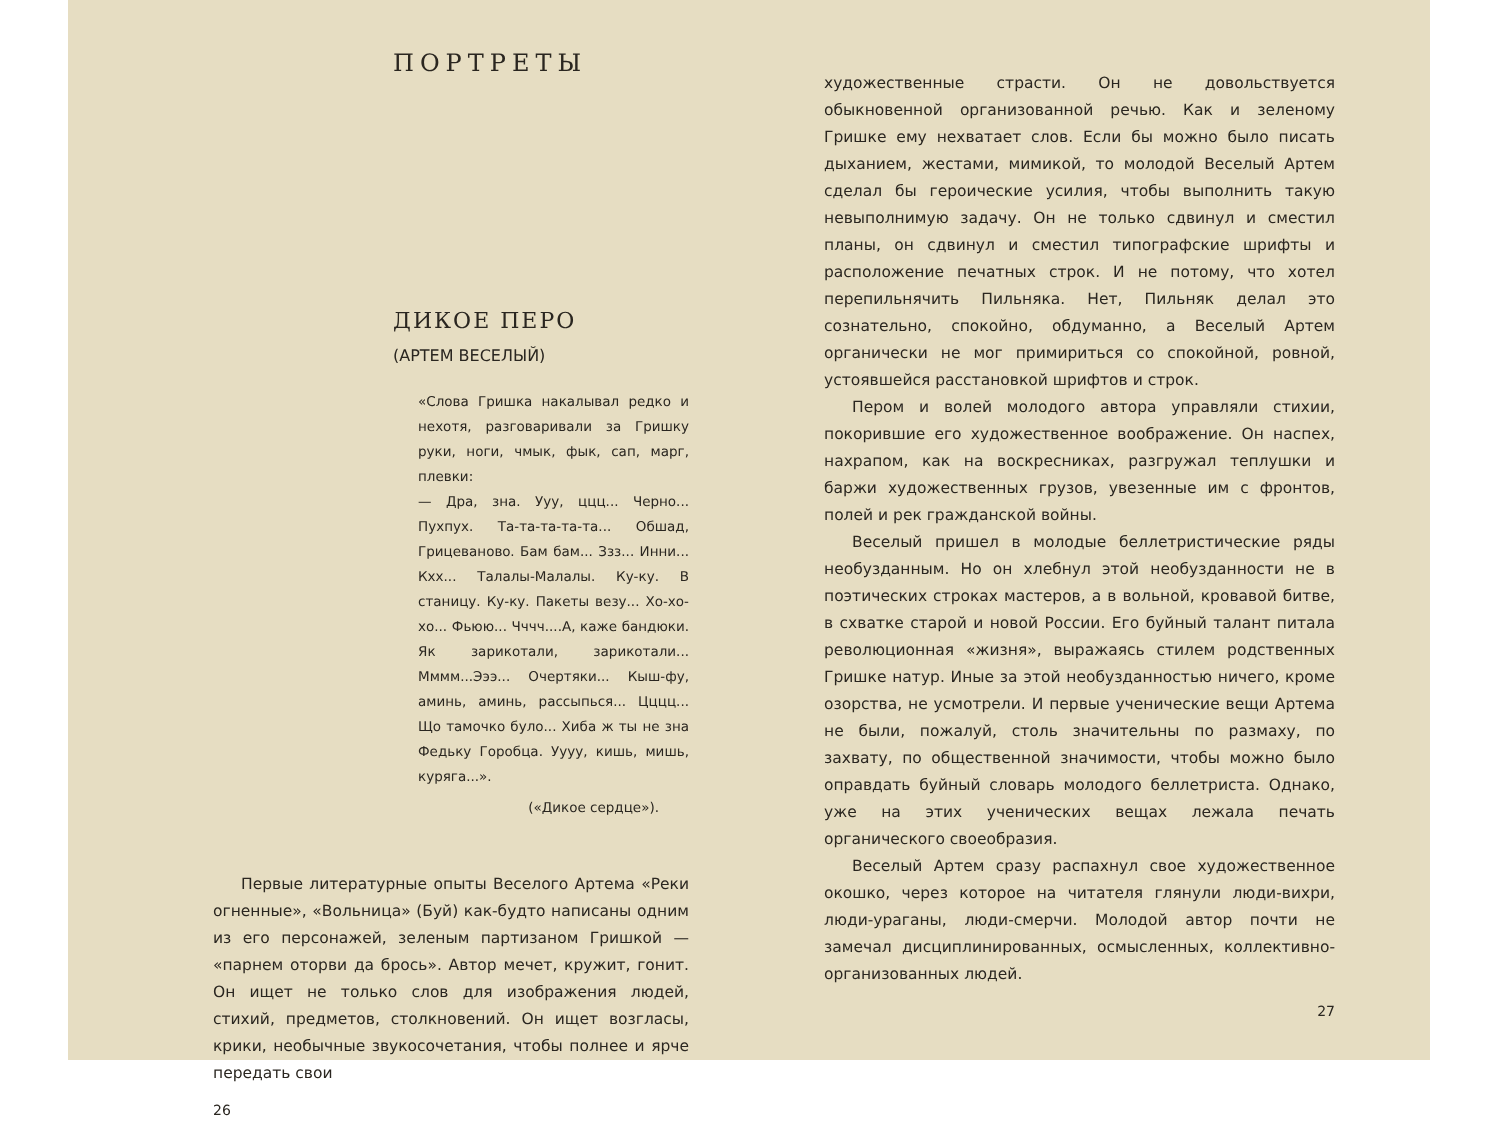ПОРТРЕТЫ
ДИКОЕ ПЕРО
(АРТЕМ ВЕСЕЛЫЙ)
«Слова Гришка накалывал редко и нехотя, разговаривали за Гришку руки, ноги, чмык, фык, сап, марг, плевки:
— Дра, зна. Ууу, ццц... Черно... Пухпух. Та-та-та-та-та... Обшад, Грицевановo. Бам бам... Ззз... Инни... Кхх... Талалы-Малалы. Ку-ку. В станицу. Ку-ку. Пакеты везу... Хо-хо-хо... Фьюю... Чччч....А, каже бандюки. Як зарикотали, зарикотали... Мммм...Эээ... Очертяки... Кыш-фу, аминь, аминь, рассыпься... Цццц... Що тамочко було... Хиба ж ты не зна Федьку Горобца. Уууу, кишь, мишь, куряга...».
(«Дикое сердце»).
Первые литературные опыты Веселого Артема «Реки огненные», «Вольница» (Буй) как-будто написаны одним из его персонажей, зеленым партизаном Гришкой — «парнем оторви да брось». Автор мечет, кружит, гонит. Он ищет не только слов для изображения людей, стихий, предметов, столкновений. Он ищет возгласы, крики, необычные звукосочетания, чтобы полнее и ярче передать свои
26
художественные страсти. Он не довольствуется обыкновенной организованной речью. Как и зеленому Гришке ему нехватает слов. Если бы можно было писать дыханием, жестами, мимикой, то молодой Веселый Артем сделал бы героические усилия, чтобы выполнить такую невыполнимую задачу. Он не только сдвинул и сместил планы, он сдвинул и сместил типографские шрифты и расположение печатных строк. И не потому, что хотел перепильнячить Пильняка. Нет, Пильняк делал это сознательно, спокойно, обдуманно, а Веселый Артем органически не мог примириться со спокойной, ровной, устоявшейся расстановкой шрифтов и строк.
Пером и волей молодого автора управляли стихии, покорившие его художественное воображение. Он наспех, нахрапом, как на воскресниках, разгружал теплушки и баржи художественных грузов, увезенные им с фронтов, полей и рек гражданской войны.
Веселый пришел в молодые беллетристические ряды необузданным. Но он хлебнул этой необузданности не в поэтических строках мастеров, а в вольной, кровавой битве, в схватке старой и новой России. Его буйный талант питала революционная «жизня», выражаясь стилем родственных Гришке натур. Иные за этой необузданностью ничего, кроме озорства, не усмотрели. И первые ученические вещи Артема не были, пожалуй, столь значительны по размаху, по захвату, по общественной значимости, чтобы можно было оправдать буйный словарь молодого беллетриста. Однако, уже на этих ученических вещах лежала печать органического своеобразия.
Веселый Артем сразу распахнул свое художественное окошко, через которое на читателя глянули люди-вихри, люди-ураганы, люди-смерчи. Молодой автор почти не замечал дисциплинированных, осмысленных, коллективно-организованных людей.
27